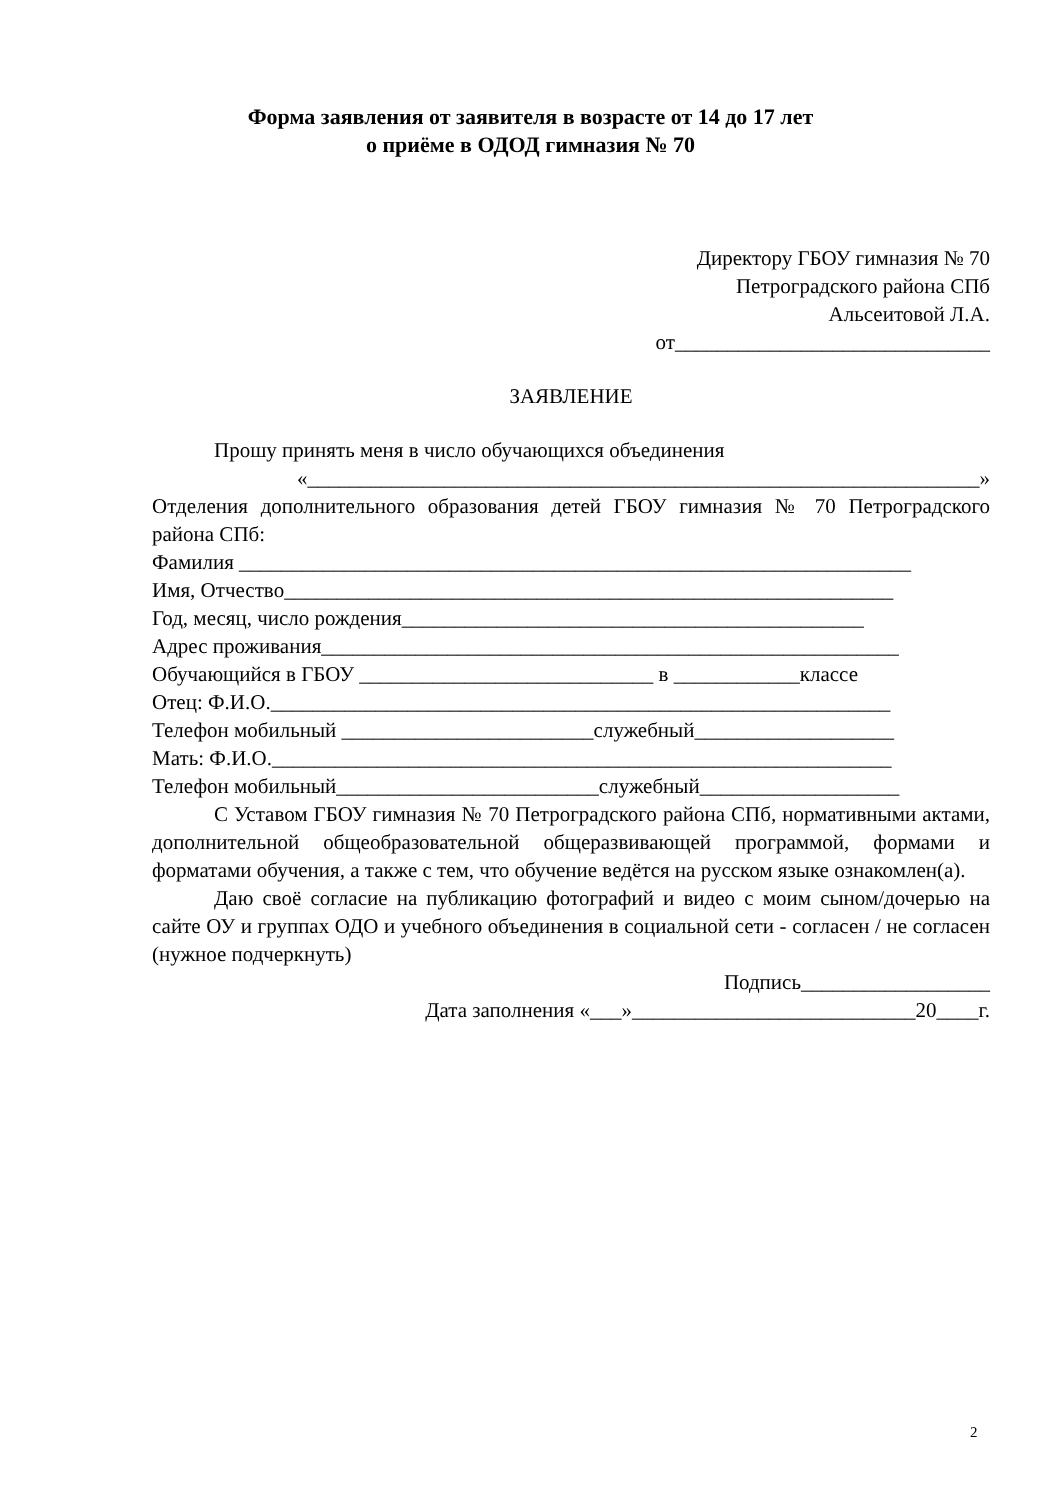Форма заявления от заявителя в возрасте от 14 до 17 лет
о приёме в ОДОД гимназия № 70
Директору ГБОУ гимназия № 70
Петроградского района СПб
Альсеитовой Л.А.
от______________________________
ЗАЯВЛЕНИЕ
Прошу принять меня в число обучающихся объединения
«________________________________________________________________»
Отделения дополнительного образования детей ГБОУ гимназия № 70 Петроградского района СПб:
Фамилия ________________________________________________________________
Имя, Отчество__________________________________________________________
Год, месяц, число рождения____________________________________________
Адрес проживания_______________________________________________________
Обучающийся в ГБОУ ____________________________ в ____________классе
Отец: Ф.И.О.___________________________________________________________
Телефон мобильный ________________________служебный___________________
Мать: Ф.И.О.___________________________________________________________
Телефон мобильный_________________________служебный___________________
С Уставом ГБОУ гимназия № 70 Петроградского района СПб, нормативными актами, дополнительной общеобразовательной общеразвивающей программой, формами и форматами обучения, а также с тем, что обучение ведётся на русском языке ознакомлен(а).
Даю своё согласие на публикацию фотографий и видео с моим сыном/дочерью на сайте ОУ и группах ОДО и учебного объединения в социальной сети - согласен / не согласен (нужное подчеркнуть)
Подпись__________________
Дата заполнения «___»___________________________20____г.
2